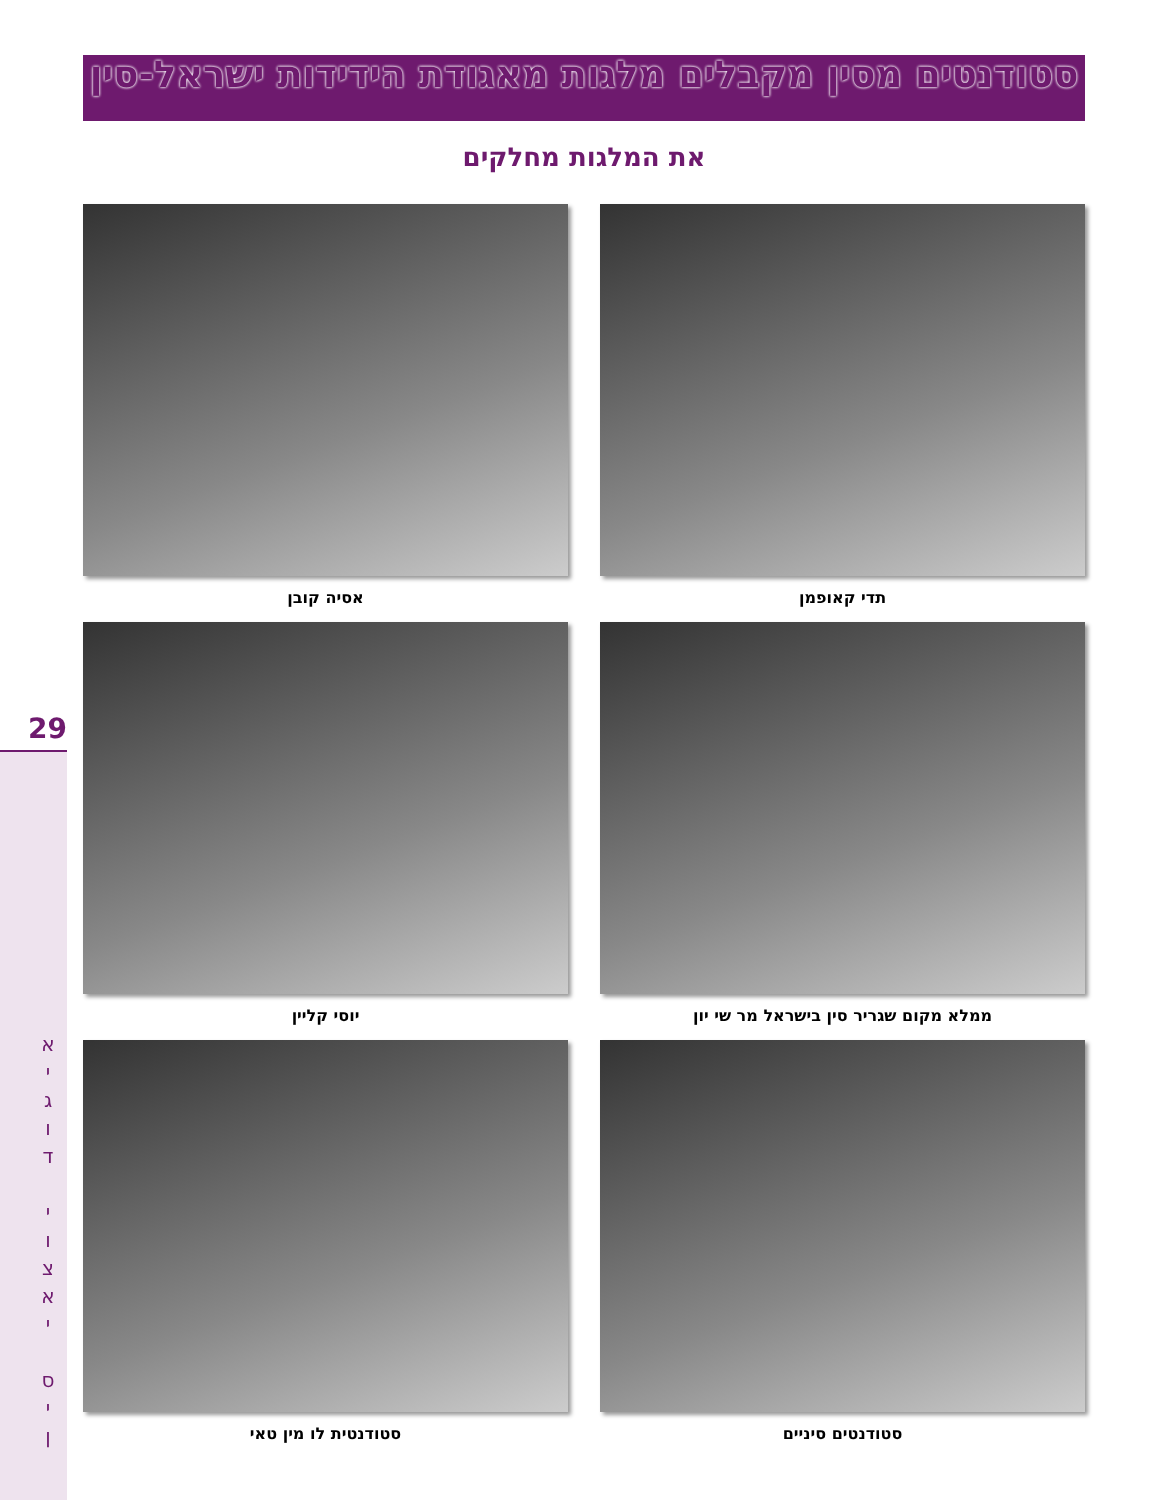סטודנטים מסין מקבלים מלגות מאגודת הידידות ישראל-סין
את המלגות מחלקים
תדי קאופמן
אסיה קובן
ממלא מקום שגריר סין בישראל מר שי יון
יוסי קליין
סטודנטים סיניים
סטודנטית לו מין טאי
29
א
י
ג
ו
ד
י
ו
צ
א
י
ס
י
ן